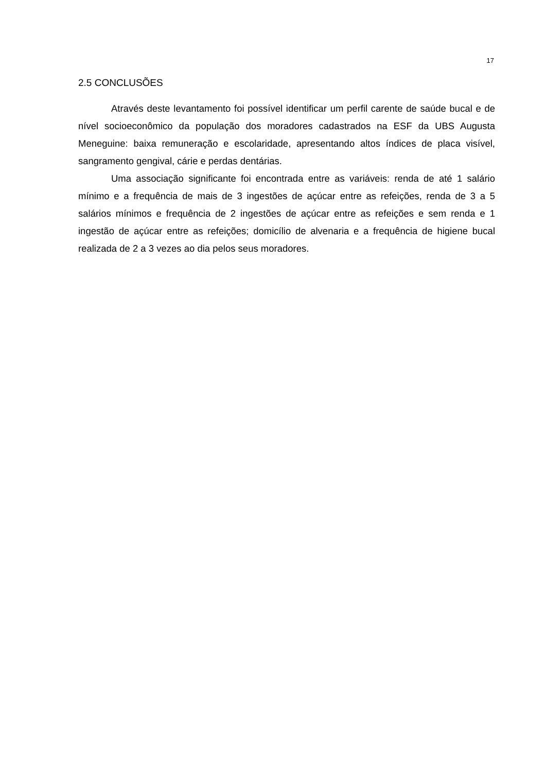17
2.5 CONCLUSÕES
Através deste levantamento foi possível identificar um perfil carente de saúde bucal e de nível socioeconômico da população dos moradores cadastrados na ESF da UBS Augusta Meneguine: baixa remuneração e escolaridade, apresentando altos índices de placa visível, sangramento gengival, cárie e perdas dentárias.
Uma associação significante foi encontrada entre as variáveis: renda de até 1 salário mínimo e a frequência de mais de 3 ingestões de açúcar entre as refeições, renda de 3 a 5 salários mínimos e frequência de 2 ingestões de açúcar entre as refeições e sem renda e 1 ingestão de açúcar entre as refeições; domicílio de alvenaria e a frequência de higiene bucal realizada de 2 a 3 vezes ao dia pelos seus moradores.